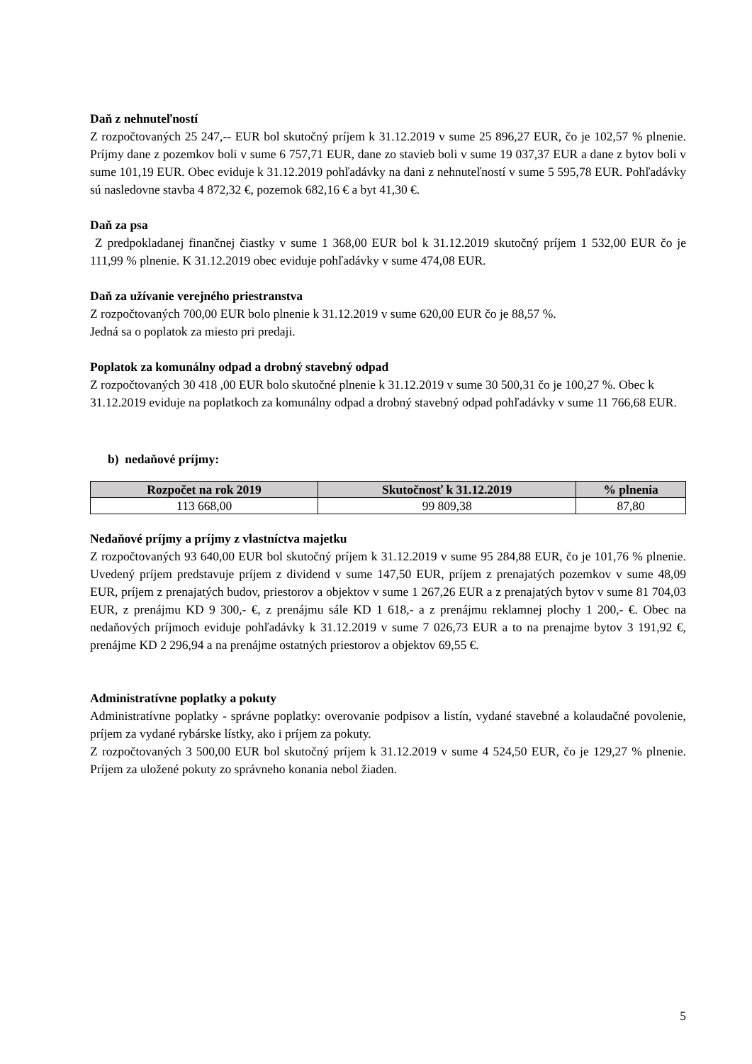Daň z nehnuteľností
Z rozpočtovaných 25 247,-- EUR bol skutočný príjem k 31.12.2019 v sume 25 896,27 EUR, čo je 102,57 % plnenie. Príjmy dane z pozemkov boli v sume 6 757,71 EUR, dane zo stavieb boli v sume 19 037,37 EUR a dane z bytov boli v sume 101,19 EUR. Obec eviduje k 31.12.2019 pohľadávky na dani z nehnuteľností v sume 5 595,78 EUR. Pohľadávky sú nasledovne stavba 4 872,32 €, pozemok 682,16 € a byt 41,30 €.
Daň za psa
Z predpokladanej finančnej čiastky v sume 1 368,00 EUR bol k 31.12.2019 skutočný príjem 1 532,00 EUR čo je 111,99 % plnenie. K 31.12.2019 obec eviduje pohľadávky v sume 474,08 EUR.
Daň za užívanie verejného priestranstva
Z rozpočtovaných 700,00 EUR bolo plnenie k 31.12.2019 v sume 620,00 EUR čo je 88,57 %.
Jedná sa o poplatok za miesto pri predaji.
Poplatok za komunálny odpad a drobný stavebný odpad
Z rozpočtovaných 30 418 ,00 EUR bolo skutočné plnenie k 31.12.2019 v sume 30 500,31 čo je 100,27 %. Obec k 31.12.2019 eviduje na poplatkoch za komunálny odpad a drobný stavebný odpad pohľadávky v sume 11 766,68 EUR.
b) nedaňové príjmy:
| Rozpočet na rok 2019 | Skutočnosť k 31.12.2019 | % plnenia |
| --- | --- | --- |
| 113 668,00 | 99 809,38 | 87,80 |
Nedaňové príjmy a príjmy z vlastníctva majetku
Z rozpočtovaných 93 640,00 EUR bol skutočný príjem k 31.12.2019 v sume 95 284,88 EUR, čo je 101,76 % plnenie. Uvedený príjem predstavuje príjem z dividend v sume 147,50 EUR, príjem z prenajatých pozemkov v sume 48,09 EUR, príjem z prenajatých budov, priestorov a objektov v sume 1 267,26 EUR a z prenajatých bytov v sume 81 704,03 EUR, z prenájmu KD 9 300,- €, z prenájmu sále KD 1 618,- a z prenájmu reklamnej plochy 1 200,- €. Obec na nedaňových príjmoch eviduje pohľadávky k 31.12.2019 v sume 7 026,73 EUR a to na prenajme bytov 3 191,92 €, prenájme KD 2 296,94 a na prenájme ostatných priestorov a objektov 69,55 €.
Administratívne poplatky a pokuty
Administratívne poplatky - správne poplatky: overovanie podpisov a listín, vydané stavebné a kolaudačné povolenie, príjem za vydané rybárske lístky, ako i príjem za pokuty.
Z rozpočtovaných 3 500,00 EUR bol skutočný príjem k 31.12.2019 v sume 4 524,50 EUR, čo je 129,27 % plnenie. Príjem za uložené pokuty zo správneho konania nebol žiaden.
5